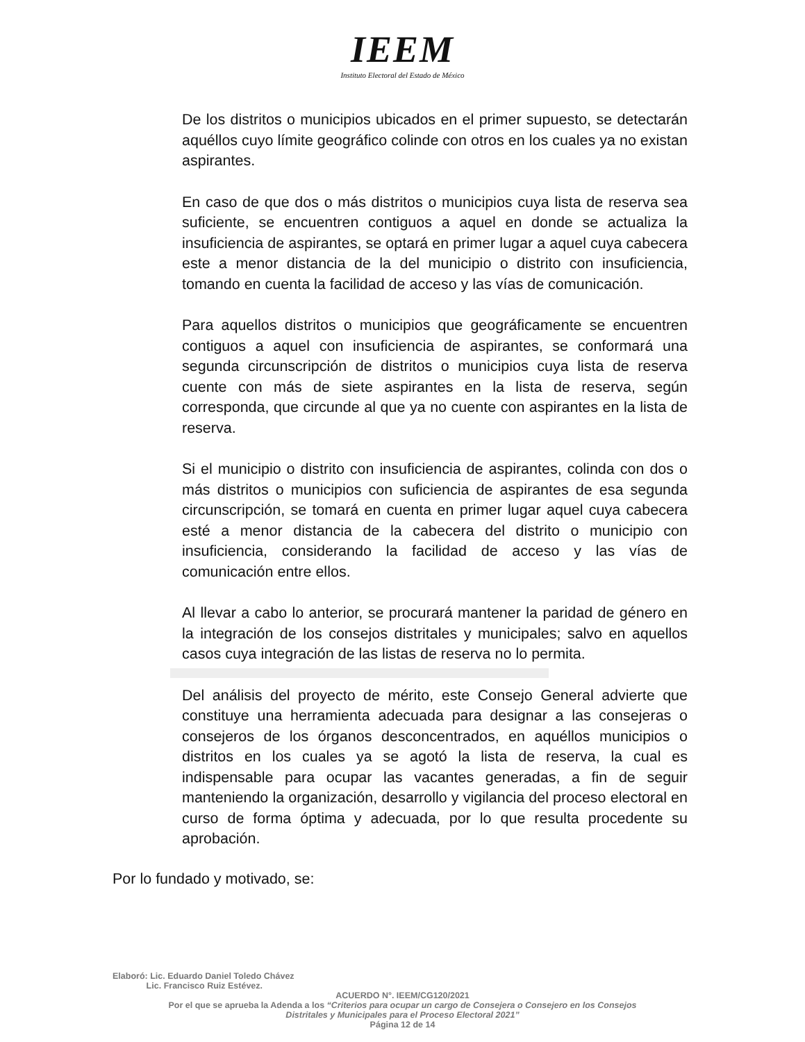IEEM
Instituto Electoral del Estado de México
De los distritos o municipios ubicados en el primer supuesto, se detectarán aquéllos cuyo límite geográfico colinde con otros en los cuales ya no existan aspirantes.
En caso de que dos o más distritos o municipios cuya lista de reserva sea suficiente, se encuentren contiguos a aquel en donde se actualiza la insuficiencia de aspirantes, se optará en primer lugar a aquel cuya cabecera este a menor distancia de la del municipio o distrito con insuficiencia, tomando en cuenta la facilidad de acceso y las vías de comunicación.
Para aquellos distritos o municipios que geográficamente se encuentren contiguos a aquel con insuficiencia de aspirantes, se conformará una segunda circunscripción de distritos o municipios cuya lista de reserva cuente con más de siete aspirantes en la lista de reserva, según corresponda, que circunde al que ya no cuente con aspirantes en la lista de reserva.
Si el municipio o distrito con insuficiencia de aspirantes, colinda con dos o más distritos o municipios con suficiencia de aspirantes de esa segunda circunscripción, se tomará en cuenta en primer lugar aquel cuya cabecera esté a menor distancia de la cabecera del distrito o municipio con insuficiencia, considerando la facilidad de acceso y las vías de comunicación entre ellos.
Al llevar a cabo lo anterior, se procurará mantener la paridad de género en la integración de los consejos distritales y municipales; salvo en aquellos casos cuya integración de las listas de reserva no lo permita.
Del análisis del proyecto de mérito, este Consejo General advierte que constituye una herramienta adecuada para designar a las consejeras o consejeros de los órganos desconcentrados, en aquéllos municipios o distritos en los cuales ya se agotó la lista de reserva, la cual es indispensable para ocupar las vacantes generadas, a fin de seguir manteniendo la organización, desarrollo y vigilancia del proceso electoral en curso de forma óptima y adecuada, por lo que resulta procedente su aprobación.
Por lo fundado y motivado, se:
Elaboró: Lic. Eduardo Daniel Toledo Chávez
Lic. Francisco Ruiz Estévez.
ACUERDO N°. IEEM/CG120/2021
Por el que se aprueba la Adenda a los “Criterios para ocupar un cargo de Consejera o Consejero en los Consejos
Distritales y Municipales para el Proceso Electoral 2021”
Página 12 de 14